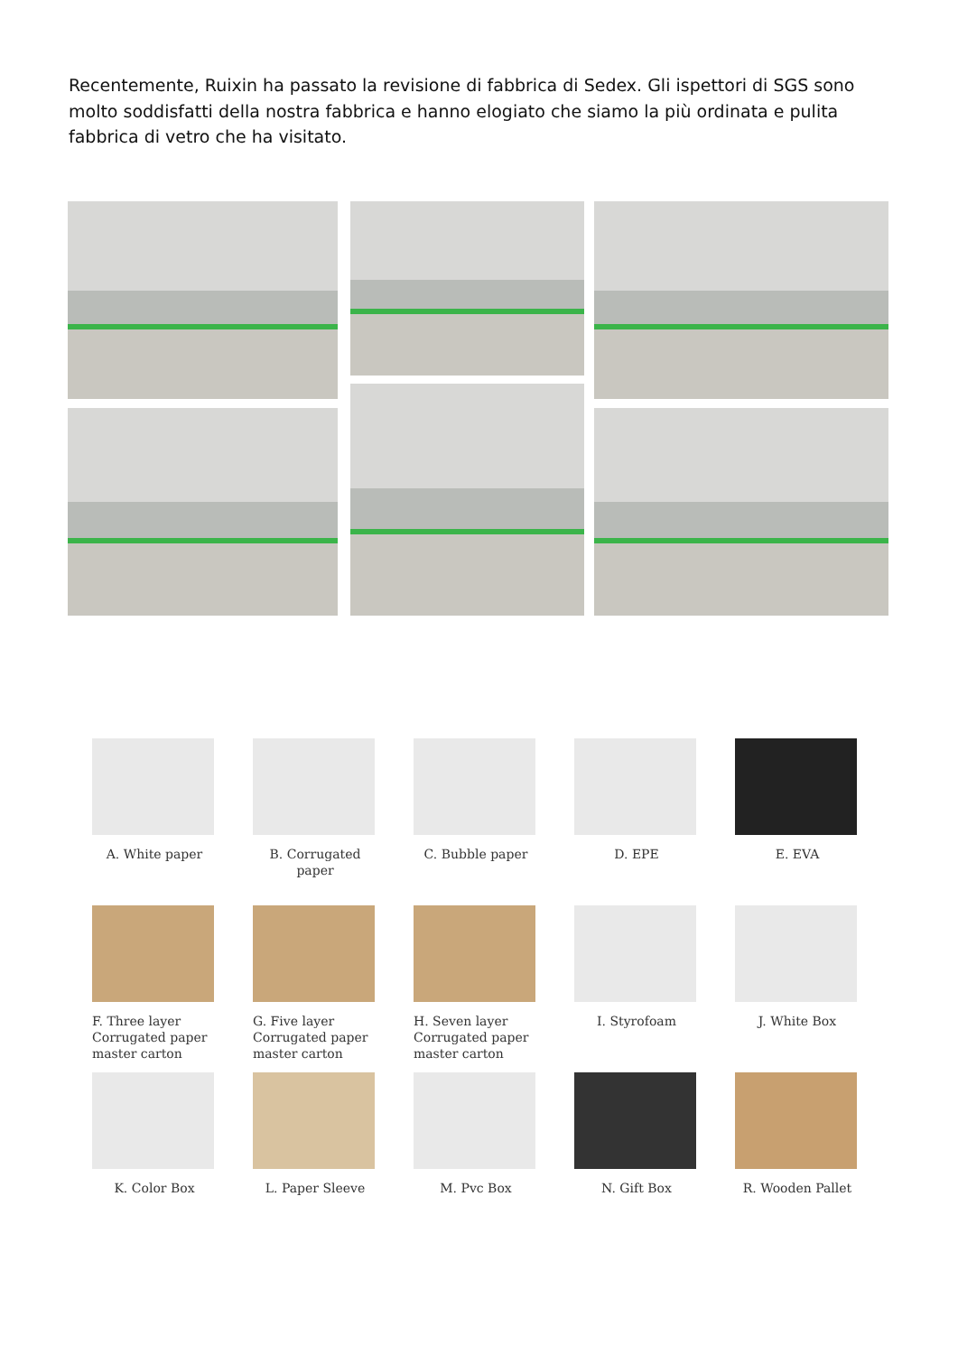Recentemente, Ruixin ha passato la revisione di fabbrica di Sedex. Gli ispettori di SGS sono molto soddisfatti della nostra fabbrica e hanno elogiato che siamo la più ordinata e pulita fabbrica di vetro che ha visitato.
A. White paper
B. Corrugated paper
C. Bubble paper
D. EPE
E. EVA
F. Three layer
Corrugated paper
master carton
G. Five layer
Corrugated paper
master carton
H. Seven layer
Corrugated paper
master carton
I. Styrofoam
J. White Box
K. Color Box
L. Paper Sleeve
M. Pvc Box
N. Gift Box
R. Wooden Pallet